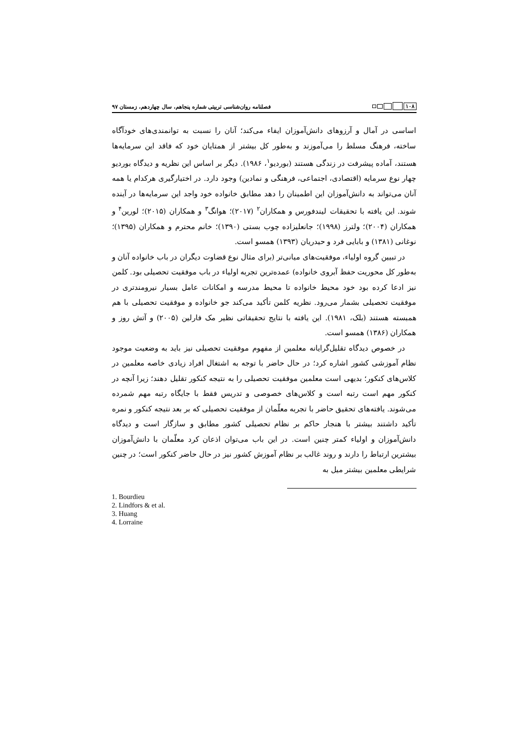۱۰۸
فصلنامه روان‌شناسی تربیتی شماره پنجاهم، سال چهاردهم، زمستان ۹۷
اساسی در آمال و آرزوهای دانش‌آموزان ایفاء می‌کند؛ آنان را نسبت به توانمندی‌های خودآگاه ساخته، فرهنگ مسلط را می‌آموزند و به‌طور کل بیشتر از همتایان خود که فاقد این سرمایه‌ها هستند، آماده پیشرفت در زندگی هستند (بوردیو<sup>۱</sup>، ۱۹۸۶). دیگر بر اساس این نظریه و دیدگاه بوردیو چهار نوع سرمایه (اقتصادی، اجتماعی، فرهنگی و نمادین) وجود دارد. در اختیارگیری هرکدام یا همه آنان می‌تواند به دانش‌آموزان این اطمینان را دهد مطابق خانواده خود واجد این سرمایه‌ها در آینده شوند. این یافته با تحقیقات لیندفورس و همکاران<sup>۲</sup> (۲۰۱۷)؛ هوانگ<sup>۳</sup> و همکاران (۲۰۱۵)؛ لورین<sup>۴</sup> و همکاران (۲۰۰۴)؛ ولترز (۱۹۹۸)؛ جانعلیزاده چوب بستی (۱۳۹۰)؛ خانم محترم و همکاران (۱۳۹۵)؛ نوغانی (۱۳۸۱) و بابایی فرد و حیدریان (۱۳۹۳) همسو است.
در تبیین گروه اولیاء، موفقیت‌های میانی‌تر (برای مثال نوع قضاوت دیگران در باب خانواده آنان و به‌طور کل محوریت حفظ آبروی خانواده) عمده‌ترین تجربه اولیاء در باب موفقیت تحصیلی بود. کلمن نیز ادعا کرده بود خود محیط خانواده تا محیط مدرسه و امکانات عامل بسیار نیرومندتری در موفقیت تحصیلی بشمار می‌رود. نظریه کلمن تأکید می‌کند جو خانواده و موفقیت تحصیلی با هم همبسته هستند (بلک، ۱۹۸۱). این یافته با نتایج تحقیقاتی نظیر مک فارلین (۲۰۰۵) و آتش روز و همکاران (۱۳۸۶) همسو است.
در خصوص دیدگاه تقلیل‌گرایانه معلمین از مفهوم موفقیت تحصیلی نیز باید به وضعیت موجود نظام آموزشی کشور اشاره کرد؛ در حال حاضر با توجه به اشتغال افراد زیادی خاصه معلمین در کلاس‌های کنکور؛ بدیهی است معلمین موفقیت تحصیلی را به نتیجه کنکور تقلیل دهند؛ زیرا آنچه در کنکور مهم است رتبه است و کلاس‌های خصوصی و تدریس فقط با جایگاه رتبه مهم شمرده می‌شوند. یافته‌های تحقیق حاضر با تجربه معلّمان از موفقیت تحصیلی که بر بعد نتیجه کنکور و نمره تأکید داشتند بیشتر با هنجار حاکم بر نظام تحصیلی کشور مطابق و سازگار است و دیدگاه دانش‌آموزان و اولیاء کمتر چنین است. در این باب می‌توان اذعان کرد معلّمان با دانش‌آموزان بیشترین ارتباط را دارند و روند غالب بر نظام آموزش کشور نیز در حال حاضر کنکور است؛ در چنین شرایطی معلمین بیشتر میل به
1. Bourdieu
2. Lindfors & et al.
3. Huang
4. Lorraine